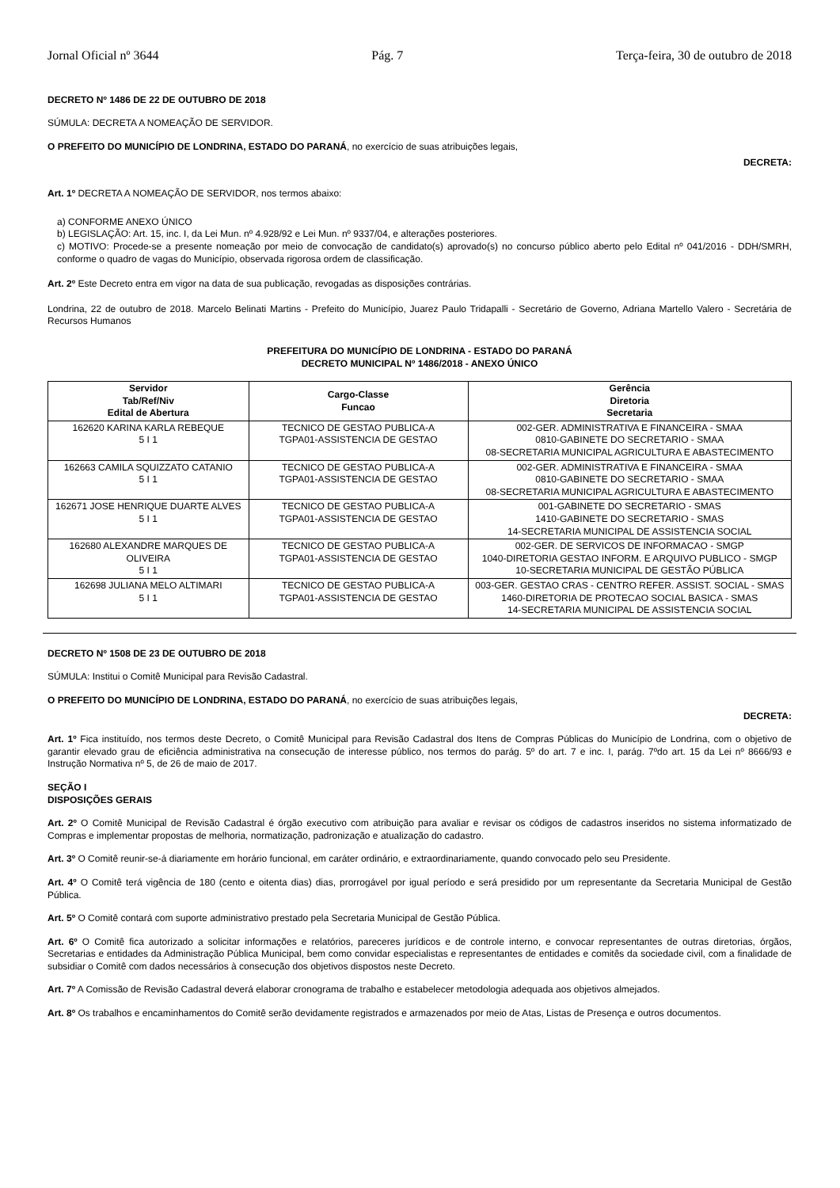Jornal Oficial nº 3644 Pág. 7 Terça-feira, 30 de outubro de 2018
DECRETO Nº 1486 DE 22 DE OUTUBRO DE 2018
SÚMULA: DECRETA A NOMEAÇÃO DE SERVIDOR.
O PREFEITO DO MUNICÍPIO DE LONDRINA, ESTADO DO PARANÁ, no exercício de suas atribuições legais,
DECRETA:
Art. 1º DECRETA A NOMEAÇÃO DE SERVIDOR, nos termos abaixo:
a) CONFORME ANEXO ÚNICO
b) LEGISLAÇÃO: Art. 15, inc. I, da Lei Mun. nº 4.928/92 e Lei Mun. nº 9337/04, e alterações posteriores.
c) MOTIVO: Procede-se a presente nomeação por meio de convocação de candidato(s) aprovado(s) no concurso público aberto pelo Edital nº 041/2016 - DDH/SMRH, conforme o quadro de vagas do Município, observada rigorosa ordem de classificação.
Art. 2º Este Decreto entra em vigor na data de sua publicação, revogadas as disposições contrárias.
Londrina, 22 de outubro de 2018. Marcelo Belinati Martins - Prefeito do Município, Juarez Paulo Tridapalli - Secretário de Governo, Adriana Martello Valero - Secretária de Recursos Humanos
PREFEITURA DO MUNICÍPIO DE LONDRINA - ESTADO DO PARANÁ
DECRETO MUNICIPAL Nº 1486/2018 - ANEXO ÚNICO
| Servidor Tab/Ref/Niv Edital de Abertura | Cargo-Classe Funcao | Gerência Diretoria Secretaria |
| --- | --- | --- |
| 162620 KARINA KARLA REBEQUE 5 I 1 | TECNICO DE GESTAO PUBLICA-A TGPA01-ASSISTENCIA DE GESTAO | 002-GER. ADMINISTRATIVA E FINANCEIRA - SMAA 0810-GABINETE DO SECRETARIO - SMAA 08-SECRETARIA MUNICIPAL AGRICULTURA E ABASTECIMENTO |
| 162663 CAMILA SQUIZZATO CATANIO 5 I 1 | TECNICO DE GESTAO PUBLICA-A TGPA01-ASSISTENCIA DE GESTAO | 002-GER. ADMINISTRATIVA E FINANCEIRA - SMAA 0810-GABINETE DO SECRETARIO - SMAA 08-SECRETARIA MUNICIPAL AGRICULTURA E ABASTECIMENTO |
| 162671 JOSE HENRIQUE DUARTE ALVES 5 I 1 | TECNICO DE GESTAO PUBLICA-A TGPA01-ASSISTENCIA DE GESTAO | 001-GABINETE DO SECRETARIO - SMAS 1410-GABINETE DO SECRETARIO - SMAS 14-SECRETARIA MUNICIPAL DE ASSISTENCIA SOCIAL |
| 162680 ALEXANDRE MARQUES DE OLIVEIRA 5 I 1 | TECNICO DE GESTAO PUBLICA-A TGPA01-ASSISTENCIA DE GESTAO | 002-GER. DE SERVICOS DE INFORMACAO - SMGP 1040-DIRETORIA GESTAO INFORM. E ARQUIVO PUBLICO - SMGP 10-SECRETARIA MUNICIPAL DE GESTÃO PÚBLICA |
| 162698 JULIANA MELO ALTIMARI 5 I 1 | TECNICO DE GESTAO PUBLICA-A TGPA01-ASSISTENCIA DE GESTAO | 003-GER. GESTAO CRAS - CENTRO REFER. ASSIST. SOCIAL - SMAS 1460-DIRETORIA DE PROTECAO SOCIAL BASICA - SMAS 14-SECRETARIA MUNICIPAL DE ASSISTENCIA SOCIAL |
DECRETO Nº 1508 DE 23 DE OUTUBRO DE 2018
SÚMULA: Institui o Comitê Municipal para Revisão Cadastral.
O PREFEITO DO MUNICÍPIO DE LONDRINA, ESTADO DO PARANÁ, no exercício de suas atribuições legais,
DECRETA:
Art. 1º Fica instituído, nos termos deste Decreto, o Comitê Municipal para Revisão Cadastral dos Itens de Compras Públicas do Município de Londrina, com o objetivo de garantir elevado grau de eficiência administrativa na consecução de interesse público, nos termos do parág. 5º do art. 7 e inc. I, parág. 7ºdo art. 15 da Lei nº 8666/93 e Instrução Normativa nº 5, de 26 de maio de 2017.
SEÇÃO I
DISPOSIÇÕES GERAIS
Art. 2º O Comitê Municipal de Revisão Cadastral é órgão executivo com atribuição para avaliar e revisar os códigos de cadastros inseridos no sistema informatizado de Compras e implementar propostas de melhoria, normatização, padronização e atualização do cadastro.
Art. 3º O Comitê reunir-se-á diariamente em horário funcional, em caráter ordinário, e extraordinariamente, quando convocado pelo seu Presidente.
Art. 4º O Comitê terá vigência de 180 (cento e oitenta dias) dias, prorrogável por igual período e será presidido por um representante da Secretaria Municipal de Gestão Pública.
Art. 5º O Comitê contará com suporte administrativo prestado pela Secretaria Municipal de Gestão Pública.
Art. 6º O Comitê fica autorizado a solicitar informações e relatórios, pareceres jurídicos e de controle interno, e convocar representantes de outras diretorias, órgãos, Secretarias e entidades da Administração Pública Municipal, bem como convidar especialistas e representantes de entidades e comitês da sociedade civil, com a finalidade de subsidiar o Comitê com dados necessários à consecução dos objetivos dispostos neste Decreto.
Art. 7º A Comissão de Revisão Cadastral deverá elaborar cronograma de trabalho e estabelecer metodologia adequada aos objetivos almejados.
Art. 8º Os trabalhos e encaminhamentos do Comitê serão devidamente registrados e armazenados por meio de Atas, Listas de Presença e outros documentos.